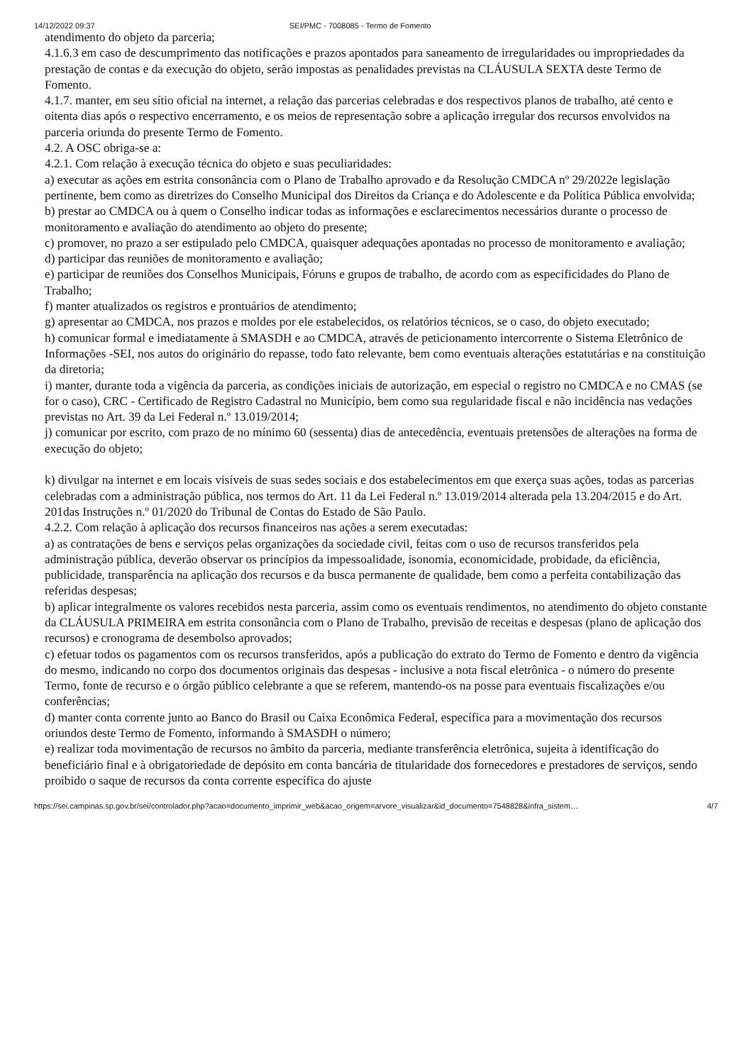14/12/2022 09:37 SEI/PMC - 7008085 - Termo de Fomento
atendimento do objeto da parceria;
4.1.6.3 em caso de descumprimento das notificações e prazos apontados para saneamento de irregularidades ou impropriedades da prestação de contas e da execução do objeto, serão impostas as penalidades previstas na CLÁUSULA SEXTA deste Termo de Fomento.
4.1.7. manter, em seu sítio oficial na internet, a relação das parcerias celebradas e dos respectivos planos de trabalho, até cento e oitenta dias após o respectivo encerramento, e os meios de representação sobre a aplicação irregular dos recursos envolvidos na parceria oriunda do presente Termo de Fomento.
4.2. A OSC obriga-se a:
4.2.1. Com relação à execução técnica do objeto e suas peculiaridades:
a) executar as ações em estrita consonância com o Plano de Trabalho aprovado e da Resolução CMDCA nº 29/2022e legislação pertinente, bem como as diretrizes do Conselho Municipal dos Direitos da Criança e do Adolescente e da Política Pública envolvida;
b) prestar ao CMDCA ou à quem o Conselho indicar todas as informações e esclarecimentos necessários durante o processo de monitoramento e avaliação do atendimento ao objeto do presente;
c) promover, no prazo a ser estipulado pelo CMDCA, quaisquer adequações apontadas no processo de monitoramento e avaliação;
d) participar das reuniões de monitoramento e avaliação;
e) participar de reuniões dos Conselhos Municipais, Fóruns e grupos de trabalho, de acordo com as especificidades do Plano de Trabalho;
f) manter atualizados os registros e prontuários de atendimento;
g) apresentar ao CMDCA, nos prazos e moldes por ele estabelecidos, os relatórios técnicos, se o caso, do objeto executado;
h) comunicar formal e imediatamente à SMASDH e ao CMDCA, através de peticionamento intercorrente o Sistema Eletrônico de Informações -SEI, nos autos do originário do repasse, todo fato relevante, bem como eventuais alterações estatutárias e na constituição da diretoria;
i) manter, durante toda a vigência da parceria, as condições iniciais de autorização, em especial o registro no CMDCA e no CMAS (se for o caso), CRC - Certificado de Registro Cadastral no Município, bem como sua regularidade fiscal e não incidência nas vedações previstas no Art. 39 da Lei Federal n.º 13.019/2014;
j) comunicar por escrito, com prazo de no mínimo 60 (sessenta) dias de antecedência, eventuais pretensões de alterações na forma de execução do objeto;
k) divulgar na internet e em locais visíveis de suas sedes sociais e dos estabelecimentos em que exerça suas ações, todas as parcerias celebradas com a administração pública, nos termos do Art. 11 da Lei Federal n.º 13.019/2014 alterada pela 13.204/2015 e do Art. 201das Instruções n.º 01/2020 do Tribunal de Contas do Estado de São Paulo.
4.2.2. Com relação à aplicação dos recursos financeiros nas ações a serem executadas:
a) as contratações de bens e serviços pelas organizações da sociedade civil, feitas com o uso de recursos transferidos pela administração pública, deverão observar os princípios da impessoalidade, isonomia, economicidade, probidade, da eficiência, publicidade, transparência na aplicação dos recursos e da busca permanente de qualidade, bem como a perfeita contabilização das referidas despesas;
b) aplicar integralmente os valores recebidos nesta parceria, assim como os eventuais rendimentos, no atendimento do objeto constante da CLÁUSULA PRIMEIRA em estrita consonância com o Plano de Trabalho, previsão de receitas e despesas (plano de aplicação dos recursos) e cronograma de desembolso aprovados;
c) efetuar todos os pagamentos com os recursos transferidos, após a publicação do extrato do Termo de Fomento e dentro da vigência do mesmo, indicando no corpo dos documentos originais das despesas - inclusive a nota fiscal eletrônica - o número do presente Termo, fonte de recurso e o órgão público celebrante a que se referem, mantendo-os na posse para eventuais fiscalizações e/ou conferências;
d) manter conta corrente junto ao Banco do Brasil ou Caixa Econômica Federal, específica para a movimentação dos recursos oriundos deste Termo de Fomento, informando à SMASDH o número;
e) realizar toda movimentação de recursos no âmbito da parceria, mediante transferência eletrônica, sujeita à identificação do beneficiário final e à obrigatoriedade de depósito em conta bancária de titularidade dos fornecedores e prestadores de serviços, sendo proibido o saque de recursos da conta corrente específica do ajuste
https://sei.campinas.sp.gov.br/sei/controlador.php?acao=documento_imprimir_web&acao_origem=arvore_visualizar&id_documento=7548828&infra_sistem… 4/7